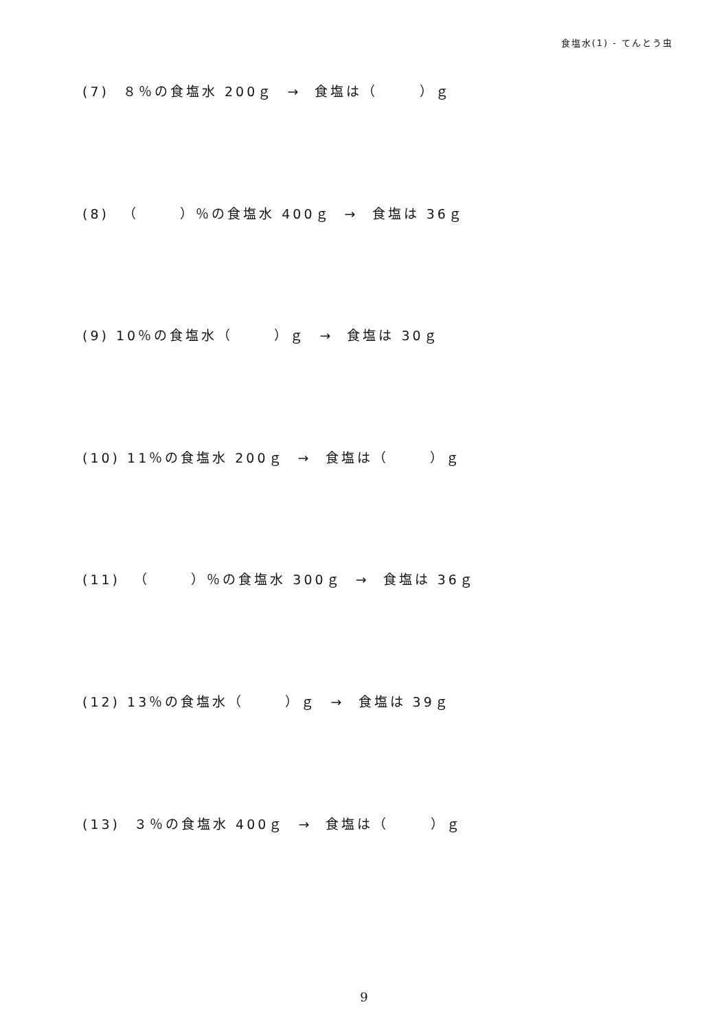食塩水(1) - てんとう虫
(7) ８％の食塩水 200ｇ → 食塩は（ ）ｇ
(8) （ ）％の食塩水 400ｇ → 食塩は 36ｇ
(9) 10％の食塩水（ ）ｇ → 食塩は 30ｇ
(10) 11％の食塩水 200ｇ → 食塩は（ ）ｇ
(11) （ ）％の食塩水 300ｇ → 食塩は 36ｇ
(12) 13％の食塩水（ ）ｇ → 食塩は 39ｇ
(13) ３％の食塩水 400ｇ → 食塩は（ ）ｇ
9